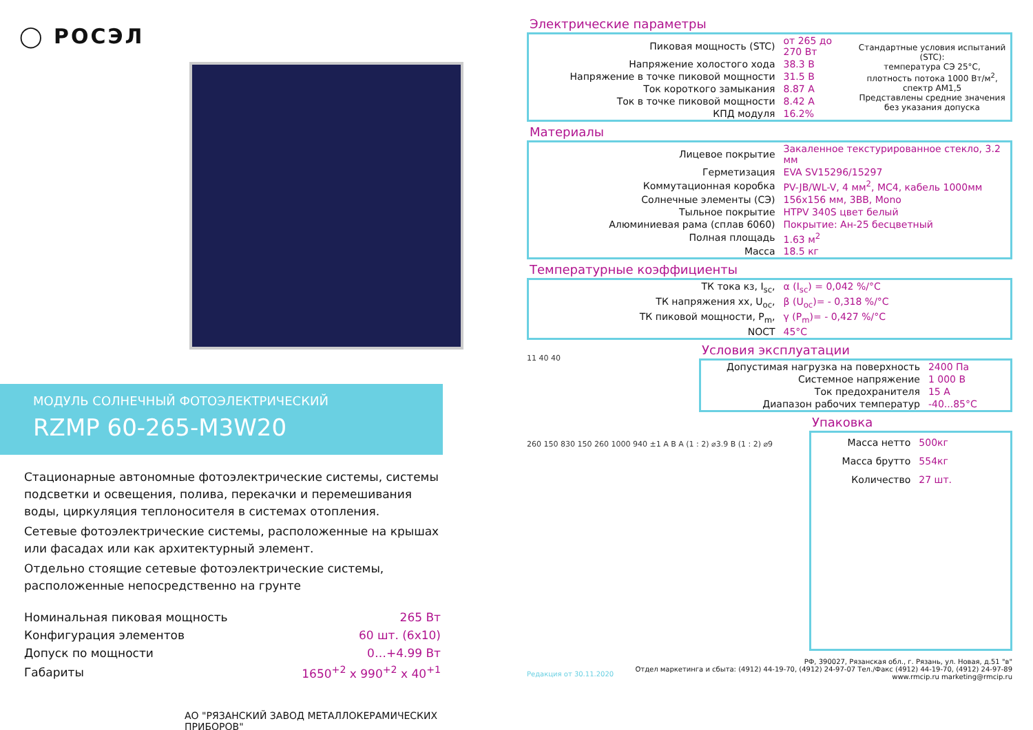◯ РОСЭЛ
МОДУЛЬ СОЛНЕЧНЫЙ ФОТОЭЛЕКТРИЧЕСКИЙ
RZMP 60-265-M3W20
Стационарные автономные фотоэлектрические системы, системы подсветки и освещения, полива, перекачки и перемешивания воды, циркуляция теплоносителя в системах отопления.
Сетевые фотоэлектрические системы, расположенные на крышах или фасадах или как архитектурный элемент.
Отдельно стоящие сетевые фотоэлектрические системы, расположенные непосредственно на грунте
| Номинальная пиковая мощность | 265 Вт |
| Конфигурация элементов | 60 шт. (6x10) |
| Допуск по мощности | 0…+4.99 Вт |
| Габариты | 1650<sup>+2</sup> x 990<sup>+2</sup> x 40<sup>+1</sup> |
АО "РЯЗАНСКИЙ ЗАВОД МЕТАЛЛОКЕРАМИЧЕСКИХ ПРИБОРОВ"
Электрические параметры
| Пиковая мощность (STC) | от 265 до 270 Вт | Стандартные условия испытаний (STC): температура СЭ 25°C, плотность потока 1000 Вт/м<sup>2</sup>, спектр АМ1,5 Представлены средние значения без указания допуска |
| Напряжение холостого хода | 38.3 В | |
| Напряжение в точке пиковой мощности | 31.5 В | |
| Ток короткого замыкания | 8.87 А | |
| Ток в точке пиковой мощности | 8.42 А | |
| КПД модуля | 16.2% | |
Материалы
| Лицевое покрытие | Закаленное текстурированное стекло, 3.2 мм |
| Герметизация | EVA SV15296/15297 |
| Коммутационная коробка | PV-JB/WL-V, 4 мм<sup>2</sup>, MC4, кабель 1000мм |
| Солнечные элементы (СЭ) | 156x156 мм, 3ВВ, Mono |
| Тыльное покрытие | HTPV 340S цвет белый |
| Алюминиевая рама (сплав 6060) | Покрытие: Ан-25 бесцветный |
| Полная площадь | 1.63 м<sup>2</sup> |
| Масса | 18.5 кг |
Температурные коэффициенты
| ТК тока кз, I<sub>sc</sub>, | α (I<sub>sc</sub>) = 0,042 %/°C |
| ТК напряжения хх, U<sub>oc</sub>, | β (U<sub>oc</sub>)= - 0,318 %/°C |
| ТК пиковой мощности, P<sub>m</sub>, | γ (P<sub>m</sub>)= - 0,427 %/°C |
| NOCT | 45°C |
11 40 40
Условия эксплуатации
| Допустимая нагрузка на поверхность | 2400 Па |
| Системное напряжение | 1 000 В |
| Ток предохранителя | 15 А |
| Диапазон рабочих температур | -40...85°C |
260 150 830 150 260 1000 940 ±1 A B A (1 : 2) ⌀3.9 B (1 : 2) ⌀9
Упаковка
| Масса нетто | 500кг |
| Масса брутто | 554кг |
| Количество | 27 шт. |
РФ, 390027, Рязанская обл., г. Рязань, ул. Новая, д.51 "в"
Отдел маркетинга и сбыта: (4912) 44-19-70, (4912) 24-97-07 Тел./Факс (4912) 44-19-70, (4912) 24-97-89
www.rmcip.ru marketing@rmcip.ru
Редакция от 30.11.2020